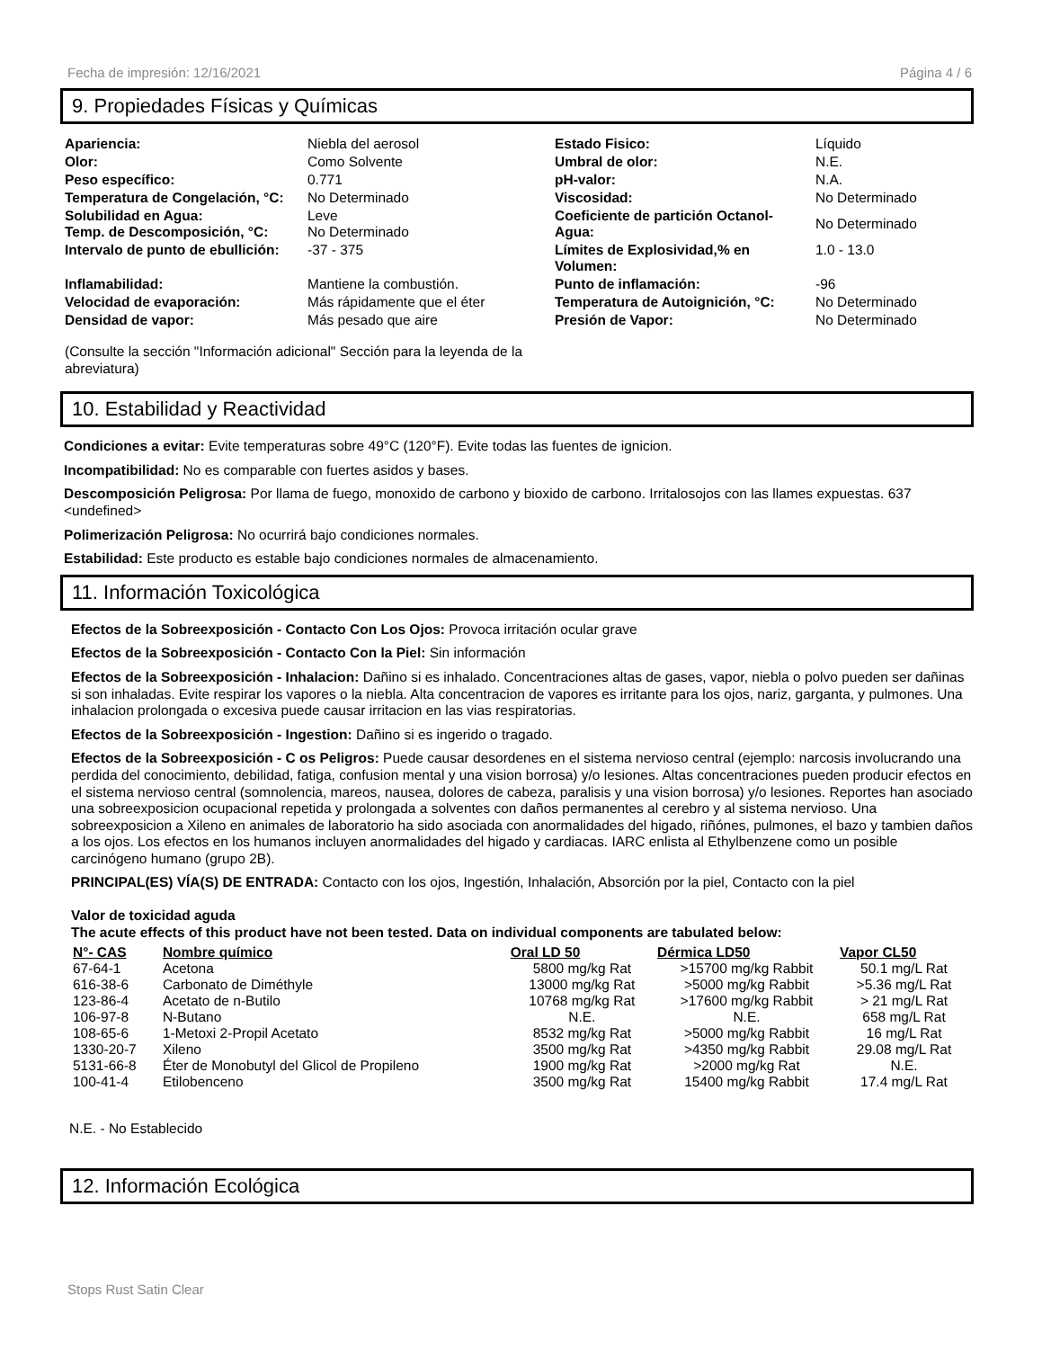Fecha de impresión: 12/16/2021 Página 4 / 6
9. Propiedades Físicas y Químicas
| Apariencia: | Niebla del aerosol | Estado Fisico: | Líquido |
| Olor: | Como Solvente | Umbral de olor: | N.E. |
| Peso específico: | 0.771 | pH-valor: | N.A. |
| Temperatura de Congelación, °C: | No Determinado | Viscosidad: | No Determinado |
| Solubilidad en Agua: Temp. de Descomposición, °C: | Leve No Determinado | Coeficiente de partición Octanol-Agua: | No Determinado |
| Intervalo de punto de ebullición: | -37 - 375 | Límites de Explosividad,% en Volumen: | 1.0 - 13.0 |
| Inflamabilidad: | Mantiene la combustión. | Punto de inflamación: | -96 |
| Velocidad de evaporación: | Más rápidamente que el éter | Temperatura de Autoignición, °C: | No Determinado |
| Densidad de vapor: | Más pesado que aire | Presión de Vapor: | No Determinado |
(Consulte la sección "Información adicional" Sección para la leyenda de la abreviatura)
10. Estabilidad y Reactividad
Condiciones a evitar: Evite temperaturas sobre 49°C (120°F). Evite todas las fuentes de ignicion.
Incompatibilidad: No es comparable con fuertes asidos y bases.
Descomposición Peligrosa: Por llama de fuego, monoxido de carbono y bioxido de carbono. Irritalosojos con las llames expuestas. 637 <undefined>
Polimerización Peligrosa: No ocurrirá bajo condiciones normales.
Estabilidad: Este producto es estable bajo condiciones normales de almacenamiento.
11. Información Toxicológica
Efectos de la Sobreexposición - Contacto Con Los Ojos: Provoca irritación ocular grave
Efectos de la Sobreexposición - Contacto Con la Piel: Sin información
Efectos de la Sobreexposición - Inhalacion: Dañino si es inhalado. Concentraciones altas de gases, vapor, niebla o polvo pueden ser dañinas si son inhaladas. Evite respirar los vapores o la niebla. Alta concentracion de vapores es irritante para los ojos, nariz, garganta, y pulmones. Una inhalacion prolongada o excesiva puede causar irritacion en las vias respiratorias.
Efectos de la Sobreexposición - Ingestion: Dañino si es ingerido o tragado.
Efectos de la Sobreexposición - C os Peligros: Puede causar desordenes en el sistema nervioso central (ejemplo: narcosis involucrando una perdida del conocimiento, debilidad, fatiga, confusion mental y una vision borrosa) y/o lesiones. Altas concentraciones pueden producir efectos en el sistema nervioso central (somnolencia, mareos, nausea, dolores de cabeza, paralisis y una vision borrosa) y/o lesiones. Reportes han asociado una sobreexposicion ocupacional repetida y prolongada a solventes con daños permanentes al cerebro y al sistema nervioso. Una sobreexposicion a Xileno en animales de laboratorio ha sido asociada con anormalidades del higado, riñónes, pulmones, el bazo y tambien daños a los ojos. Los efectos en los humanos incluyen anormalidades del higado y cardiacas. IARC enlista al Ethylbenzene como un posible carcinógeno humano (grupo 2B).
PRINCIPAL(ES) VÍA(S) DE ENTRADA: Contacto con los ojos, Ingestión, Inhalación, Absorción por la piel, Contacto con la piel
Valor de toxicidad aguda
The acute effects of this product have not been tested. Data on individual components are tabulated below:
| N°- CAS | Nombre químico | Oral LD 50 | Dérmica LD50 | Vapor CL50 |
| --- | --- | --- | --- | --- |
| 67-64-1 | Acetona | 5800 mg/kg Rat | >15700 mg/kg Rabbit | 50.1 mg/L Rat |
| 616-38-6 | Carbonato de Diméthyle | 13000 mg/kg Rat | >5000 mg/kg Rabbit | >5.36 mg/L Rat |
| 123-86-4 | Acetato de n-Butilo | 10768 mg/kg Rat | >17600 mg/kg Rabbit | > 21 mg/L Rat |
| 106-97-8 | N-Butano | N.E. | N.E. | 658 mg/L Rat |
| 108-65-6 | 1-Metoxi 2-Propil Acetato | 8532 mg/kg Rat | >5000 mg/kg Rabbit | 16 mg/L Rat |
| 1330-20-7 | Xileno | 3500 mg/kg Rat | >4350 mg/kg Rabbit | 29.08 mg/L Rat |
| 5131-66-8 | Éter de Monobutyl del Glicol de Propileno | 1900 mg/kg Rat | >2000 mg/kg Rat | N.E. |
| 100-41-4 | Etilobenceno | 3500 mg/kg Rat | 15400 mg/kg Rabbit | 17.4 mg/L Rat |
N.E. - No Establecido
12. Información Ecológica
Stops Rust Satin Clear